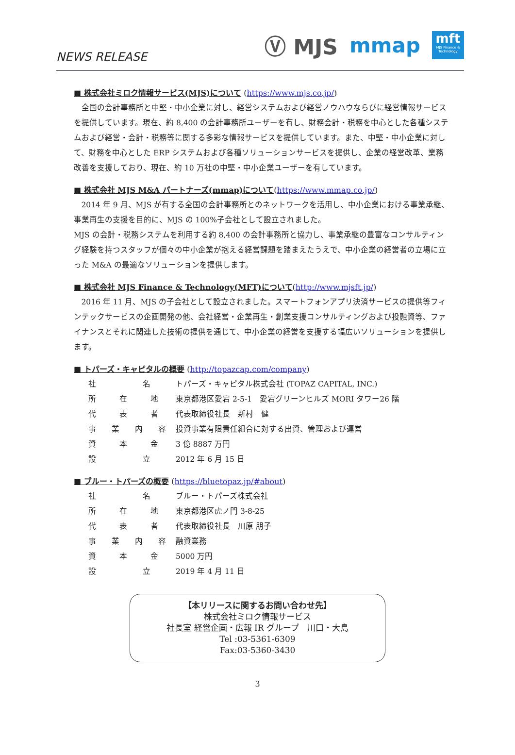NEWS RELEASE
Ⓥ MJS mmap
mft
MJS Finance & Technology
■ 株式会社ミロク情報サービス(MJS)について (https://www.mjs.co.jp/)
全国の会計事務所と中堅・中小企業に対し、経営システムおよび経営ノウハウならびに経営情報サービスを提供しています。現在、約 8,400 の会計事務所ユーザーを有し、財務会計・税務を中心とした各種システムおよび経営・会計・税務等に関する多彩な情報サービスを提供しています。また、中堅・中小企業に対して、財務を中心とした ERP システムおよび各種ソリューションサービスを提供し、企業の経営改革、業務改善を支援しており、現在、約 10 万社の中堅・中小企業ユーザーを有しています。
■ 株式会社 MJS M&A パートナーズ(mmap)について(https://www.mmap.co.jp/)
2014 年 9 月、MJS が有する全国の会計事務所とのネットワークを活用し、中小企業における事業承継、事業再生の支援を目的に、MJS の 100%子会社として設立されました。
MJS の会計・税務システムを利用する約 8,400 の会計事務所と協力し、事業承継の豊富なコンサルティング経験を持つスタッフが個々の中小企業が抱える経営課題を踏まえたうえで、中小企業の経営者の立場に立った M&A の最適なソリューションを提供します。
■ 株式会社 MJS Finance & Technology(MFT)について(http://www.mjsft.jp/)
2016 年 11 月、MJS の子会社として設立されました。スマートフォンアプリ決済サービスの提供等フィンテックサービスの企画開発の他、会社経営・企業再生・創業支援コンサルティングおよび投融資等、ファイナンスとそれに関連した技術の提供を通じて、中小企業の経営を支援する幅広いソリューションを提供します。
■ トパーズ・キャピタルの概要 (http://topazcap.com/company)
| 社 名 | トパーズ・キャピタル株式会社 (TOPAZ CAPITAL, INC.) |
| 所 在 地 | 東京都港区愛宕 2-5-1 愛宕グリーンヒルズ MORI タワー26 階 |
| 代 表 者 | 代表取締役社長 新村 健 |
| 事 業 内 容 | 投資事業有限責任組合に対する出資、管理および運営 |
| 資 本 金 | 3 億 8887 万円 |
| 設 立 | 2012 年 6 月 15 日 |
■ ブルー・トパーズの概要 (https://bluetopaz.jp/#about)
| 社 名 | ブルー・トパーズ株式会社 |
| 所 在 地 | 東京都港区虎ノ門 3-8-25 |
| 代 表 者 | 代表取締役社長 川原 朋子 |
| 事 業 内 容 | 融資業務 |
| 資 本 金 | 5000 万円 |
| 設 立 | 2019 年 4 月 11 日 |
【本リリースに関するお問い合わせ先】
株式会社ミロク情報サービス
社長室 経営企画・広報 IR グループ　川口・大島
Tel :03-5361-6309
Fax:03-5360-3430
3